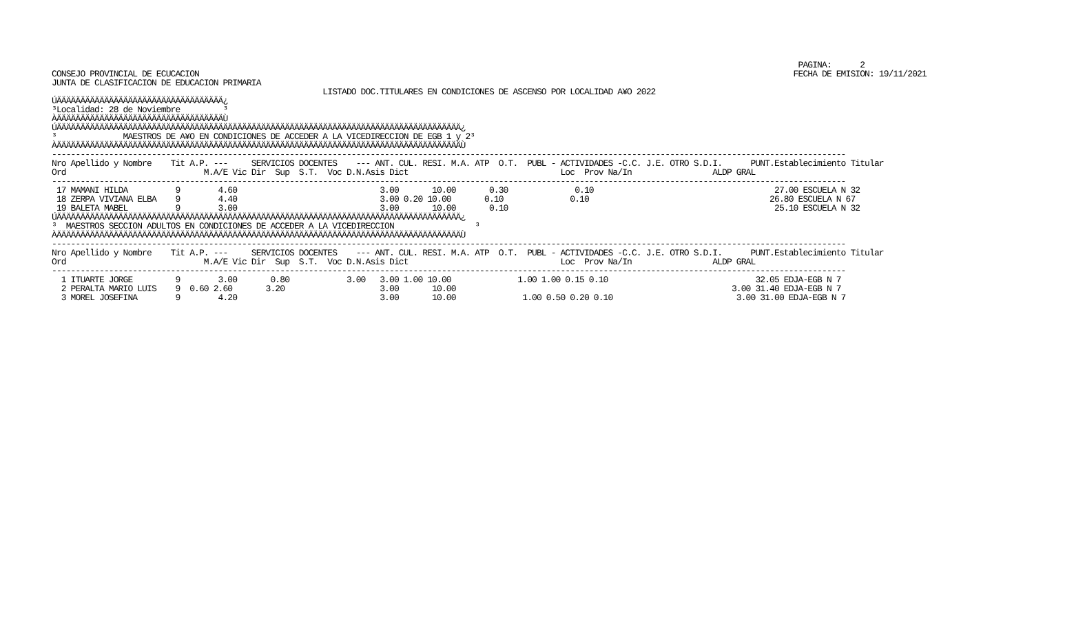PAGINA:      2
CONSEJO PROVINCIAL DE ECUCACION                                                                                                                             FECHA DE EMISION: 19/11/2021
JUNTA DE CLASIFICACION DE EDUCACION PRIMARIA
                                                         LISTADO DOC.TITULARES EN CONDICIONES DE ASCENSO POR LOCALIDAD A¥O 2022
ÚÄÄÄÄÄÄÄÄÄÄÄÄÄÄÄÄÄÄÄÄÄÄÄÄÄÄÄÄÄÄÄÄÄÄÄ¿
³Localidad: 28 de Noviembre         ³
ÀÄÄÄÄÄÄÄÄÄÄÄÄÄÄÄÄÄÄÄÄÄÄÄÄÄÄÄÄÄÄÄÄÄÄÄÙ
ÚÄÄÄÄÄÄÄÄÄÄÄÄÄÄÄÄÄÄÄÄÄÄÄÄÄÄÄÄÄÄÄÄÄÄÄÄÄÄÄÄÄÄÄÄÄÄÄÄÄÄÄÄÄÄÄÄÄÄÄÄÄÄÄÄÄÄÄÄÄÄÄÄÄÄÄÄÄÄÄÄÄÄÄÄÄ¿
³              MAESTROS DE A¥O EN CONDICIONES DE ACCEDER A LA VICEDIRECCION DE EGB 1 y 2³
ÀÄÄÄÄÄÄÄÄÄÄÄÄÄÄÄÄÄÄÄÄÄÄÄÄÄÄÄÄÄÄÄÄÄÄÄÄÄÄÄÄÄÄÄÄÄÄÄÄÄÄÄÄÄÄÄÄÄÄÄÄÄÄÄÄÄÄÄÄÄÄÄÄÄÄÄÄÄÄÄÄÄÄÄÄÄÙ
-----------------------------------------------------------------------------------------------------------------------------------------------------------------------
Nro Apellido y Nombre    Tit A.P. ---     SERVICIOS DOCENTES    --- ANT. CUL. RESI. M.A. ATP  O.T.  PUBL - ACTIVIDADES -C.C. J.E. OTRO S.D.I.      PUNT.Establecimiento Titular
Ord                             M.A/E Vic Dir  Sup  S.T.  Voc D.N.Asis Dict                                Loc  Prov Na/In                 ALDP GRAL
-----------------------------------------------------------------------------------------------------------------------------------------------------------------------
 17 MAMANI HILDA          9        4.60                              3.00       10.00       0.30              0.10                                      27.00 ESCUELA N 32
 18 ZERPA VIVIANA ELBA    9        4.40                              3.00 0.20 10.00       0.10              0.10                                      26.80 ESCUELA N 67
 19 BALETA MABEL          9        3.00                              3.00       10.00       0.10                                                        25.10 ESCUELA N 32
ÚÄÄÄÄÄÄÄÄÄÄÄÄÄÄÄÄÄÄÄÄÄÄÄÄÄÄÄÄÄÄÄÄÄÄÄÄÄÄÄÄÄÄÄÄÄÄÄÄÄÄÄÄÄÄÄÄÄÄÄÄÄÄÄÄÄÄÄÄÄÄÄÄÄÄÄÄÄÄÄÄÄÄÄÄÄ¿
³  MAESTROS SECCION ADULTOS EN CONDICIONES DE ACCEDER A LA VICEDIRECCION                 ³
ÀÄÄÄÄÄÄÄÄÄÄÄÄÄÄÄÄÄÄÄÄÄÄÄÄÄÄÄÄÄÄÄÄÄÄÄÄÄÄÄÄÄÄÄÄÄÄÄÄÄÄÄÄÄÄÄÄÄÄÄÄÄÄÄÄÄÄÄÄÄÄÄÄÄÄÄÄÄÄÄÄÄÄÄÄÄÙ
-----------------------------------------------------------------------------------------------------------------------------------------------------------------------
Nro Apellido y Nombre    Tit A.P. ---     SERVICIOS DOCENTES    --- ANT. CUL. RESI. M.A. ATP  O.T.  PUBL - ACTIVIDADES -C.C. J.E. OTRO S.D.I.      PUNT.Establecimiento Titular
Ord                             M.A/E Vic Dir  Sup  S.T.  Voc D.N.Asis Dict                                Loc  Prov Na/In                 ALDP GRAL
-----------------------------------------------------------------------------------------------------------------------------------------------------------------------
  1 ITUARTE JORGE         9        3.00       0.80            3.00   3.00 1.00 10.00              1.00 1.00 0.15 0.10                               32.05 EDJA-EGB N 7
  2 PERALTA MARIO LUIS    9  0.60 2.60       3.20                    3.00       10.00                                                          3.00 31.40 EDJA-EGB N 7
  3 MOREL JOSEFINA        9        4.20                              3.00       10.00              1.00 0.50 0.20 0.10                          3.00 31.00 EDJA-EGB N 7